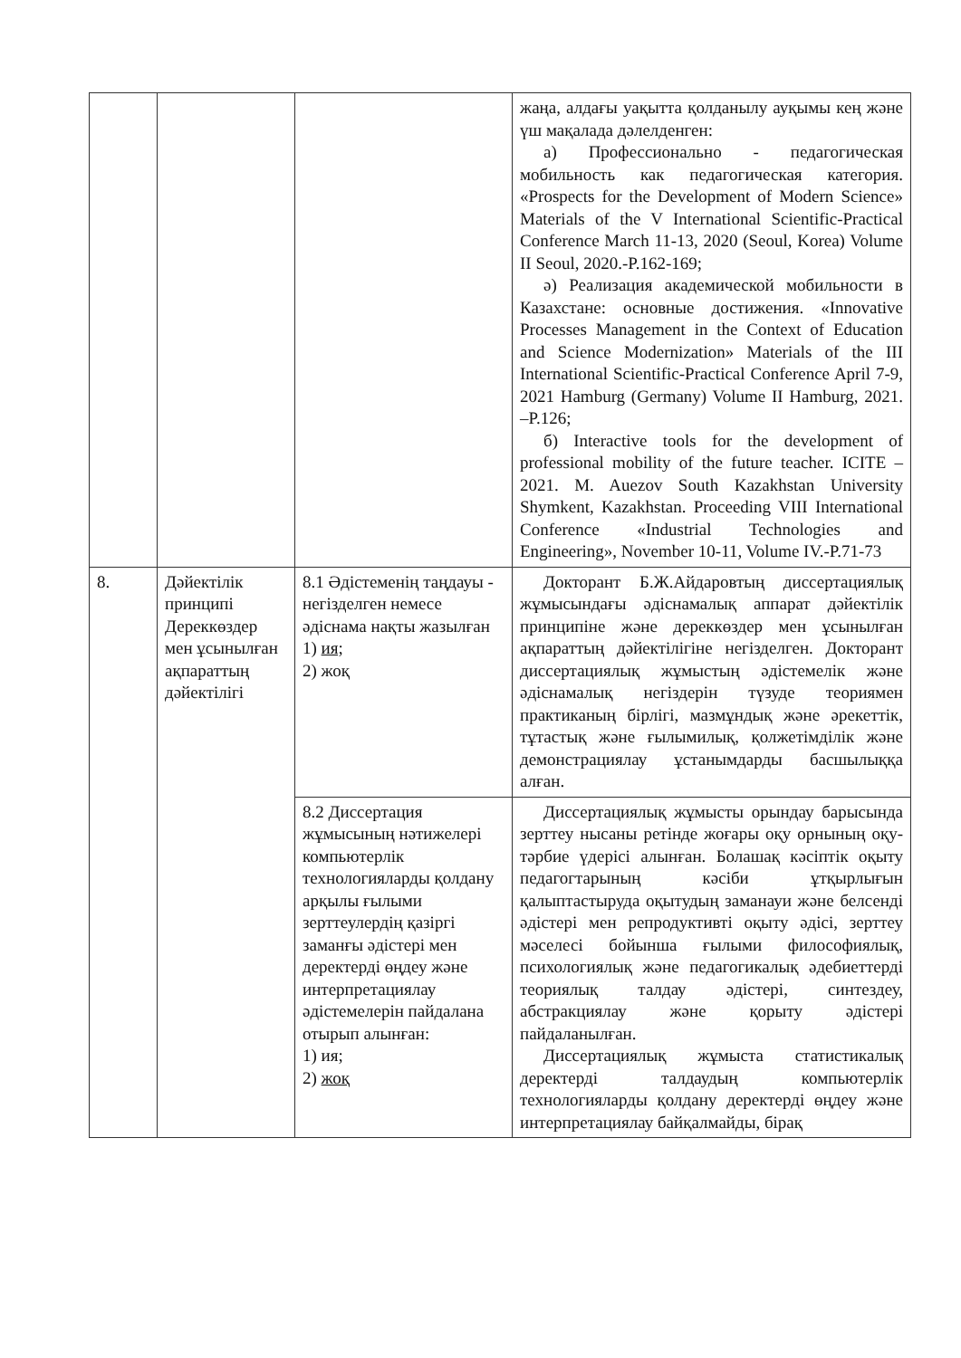| | | | жаңа, алдағы уақытта қолданылу ауқымы кең және үш мақалада дәлелденген: а) Профессионально - педагогическая мобильность как педагогическая категория. «Prospects for the Development of Modern Science» Materials of the V International Scientific-Practical Conference March 11-13, 2020 (Seoul, Korea) Volume II Seoul, 2020.-P.162-169; ә) Реализация академической мобильности в Казахстане: основные достижения. «Innovative Processes Management in the Context of Education and Science Modernization» Materials of the III International Scientific-Practical Conference April 7-9, 2021 Hamburg (Germany) Volume II Hamburg, 2021. –P.126; б) Interactive tools for the development of professional mobility of the future teacher. ICITE – 2021. M. Auezov South Kazakhstan University Shymkent, Kazakhstan. Proceeding VIII International Conference «Industrial Technologies and Engineering», November 10-11, Volume IV.-P.71-73 |
| 8. | Дәйектілік принципі Дереккөздер мен ұсынылған ақпараттың дәйектілігі | 8.1 Әдістеменің таңдауы - негізделген немесе әдіснама нақты жазылған 1) ия; 2) жоқ | Докторант Б.Ж.Айдаровтың диссертациялық жұмысындағы әдіснамалық аппарат дәйектілік принципіне және дереккөздер мен ұсынылған ақпараттың дәйектілігіне негізделген. Докторант диссертациялық жұмыстың әдістемелік және әдіснамалық негіздерін түзуде теориямен практиканың бірлігі, мазмұндық және әрекеттік, тұтастық және ғылымилық, қолжетімділік және демонстрациялау ұстанымдарды басшылыққа алған. |
| | | 8.2 Диссертация жұмысының нәтижелері компьютерлік технологияларды қолдану арқылы ғылыми зерттеулердің қазіргі заманғы әдістері мен деректерді өңдеу және интерпретациялау әдістемелерін пайдалана отырып алынған: 1) ия; 2) жоқ | Диссертациялық жұмысты орындау барысында зерттеу нысаны ретінде жоғары оқу орнының оқу-тәрбие үдерісі алынған. Болашақ кәсіптік оқыту педагогтарының кәсіби ұтқырлығын қалыптастыруда оқытудың заманауи және белсенді әдістері мен репродуктивті оқыту әдісі, зерттеу мәселесі бойынша ғылыми философиялық, психологиялық және педагогикалық әдебиеттерді теориялық талдау әдістері, синтездеу, абстракциялау және қорыту әдістері пайдаланылған. Диссертациялық жұмыста статистикалық деректерді талдаудың компьютерлік технологияларды қолдану деректерді өңдеу және интерпретациялау байқалмайды, бірақ |